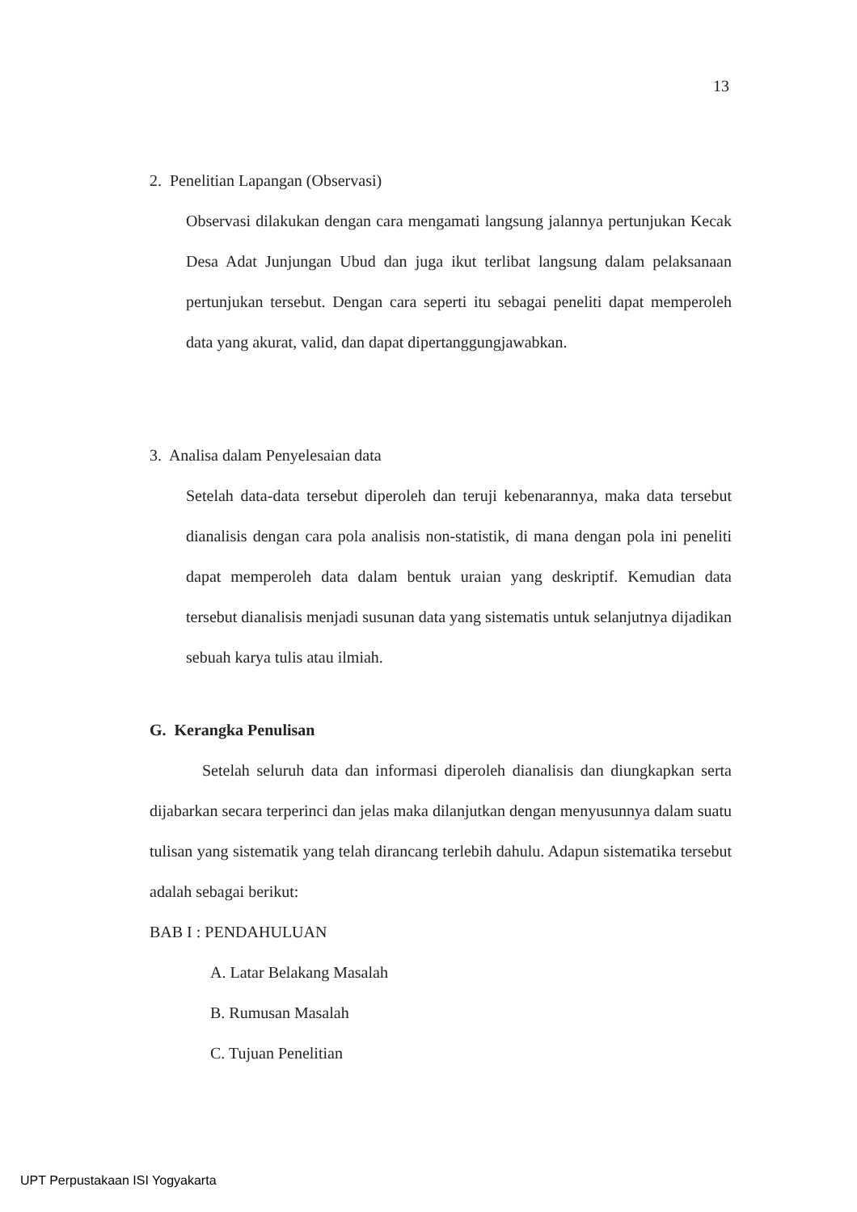13
2. Penelitian Lapangan (Observasi)
Observasi dilakukan dengan cara mengamati langsung jalannya pertunjukan Kecak Desa Adat Junjungan Ubud dan juga ikut terlibat langsung dalam pelaksanaan pertunjukan tersebut. Dengan cara seperti itu sebagai peneliti dapat memperoleh data yang akurat, valid, dan dapat dipertanggungjawabkan.
3. Analisa dalam Penyelesaian data
Setelah data-data tersebut diperoleh dan teruji kebenarannya, maka data tersebut dianalisis dengan cara pola analisis non-statistik, di mana dengan pola ini peneliti dapat memperoleh data dalam bentuk uraian yang deskriptif. Kemudian data tersebut dianalisis menjadi susunan data yang sistematis untuk selanjutnya dijadikan sebuah karya tulis atau ilmiah.
G. Kerangka Penulisan
Setelah seluruh data dan informasi diperoleh dianalisis dan diungkapkan serta dijabarkan secara terperinci dan jelas maka dilanjutkan dengan menyusunnya dalam suatu tulisan yang sistematik yang telah dirancang terlebih dahulu. Adapun sistematika tersebut adalah sebagai berikut:
BAB I : PENDAHULUAN
A. Latar Belakang Masalah
B. Rumusan Masalah
C. Tujuan Penelitian
UPT Perpustakaan ISI Yogyakarta